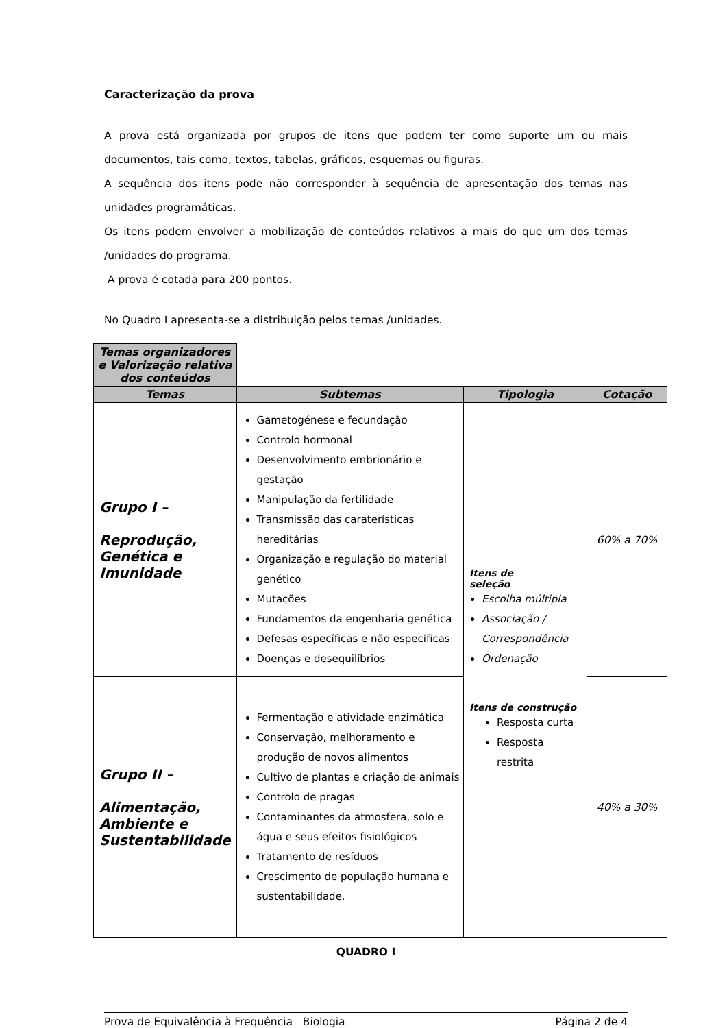Caracterização da prova
A prova está organizada por grupos de itens que podem ter como suporte um ou mais documentos, tais como, textos, tabelas, gráficos, esquemas ou figuras.
A sequência dos itens pode não corresponder à sequência de apresentação dos temas nas unidades programáticas.
Os itens podem envolver a mobilização de conteúdos relativos a mais do que um dos temas /unidades do programa.
A prova é cotada para 200 pontos.
No Quadro I apresenta-se a distribuição pelos temas /unidades.
| Temas organizadores e Valorização relativa dos conteúdos | | | |
| Temas | Subtemas | Tipologia | Cotação |
| Grupo I – Reprodução, Genética e Imunidade | Gametogénese e fecundação Controlo hormonal Desenvolvimento embrionário e gestação Manipulação da fertilidade Transmissão das caraterísticas hereditárias Organização e regulação do material genético Mutações Fundamentos da engenharia genética Defesas específicas e não específicas Doenças e desequilíbrios | Itens de seleção Escolha múltipla Associação / Correspondência Ordenação Itens de construção Resposta curta Resposta restrita | 60% a 70% |
| Grupo II – Alimentação, Ambiente e Sustentabilidade | Fermentação e atividade enzimática Conservação, melhoramento e produção de novos alimentos Cultivo de plantas e criação de animais Controlo de pragas Contaminantes da atmosfera, solo e água e seus efeitos fisiológicos Tratamento de resíduos Crescimento de população humana e sustentabilidade. | | 40% a 30% |
QUADRO I
Prova de Equivalência à Frequência Biologia Página 2 de 4